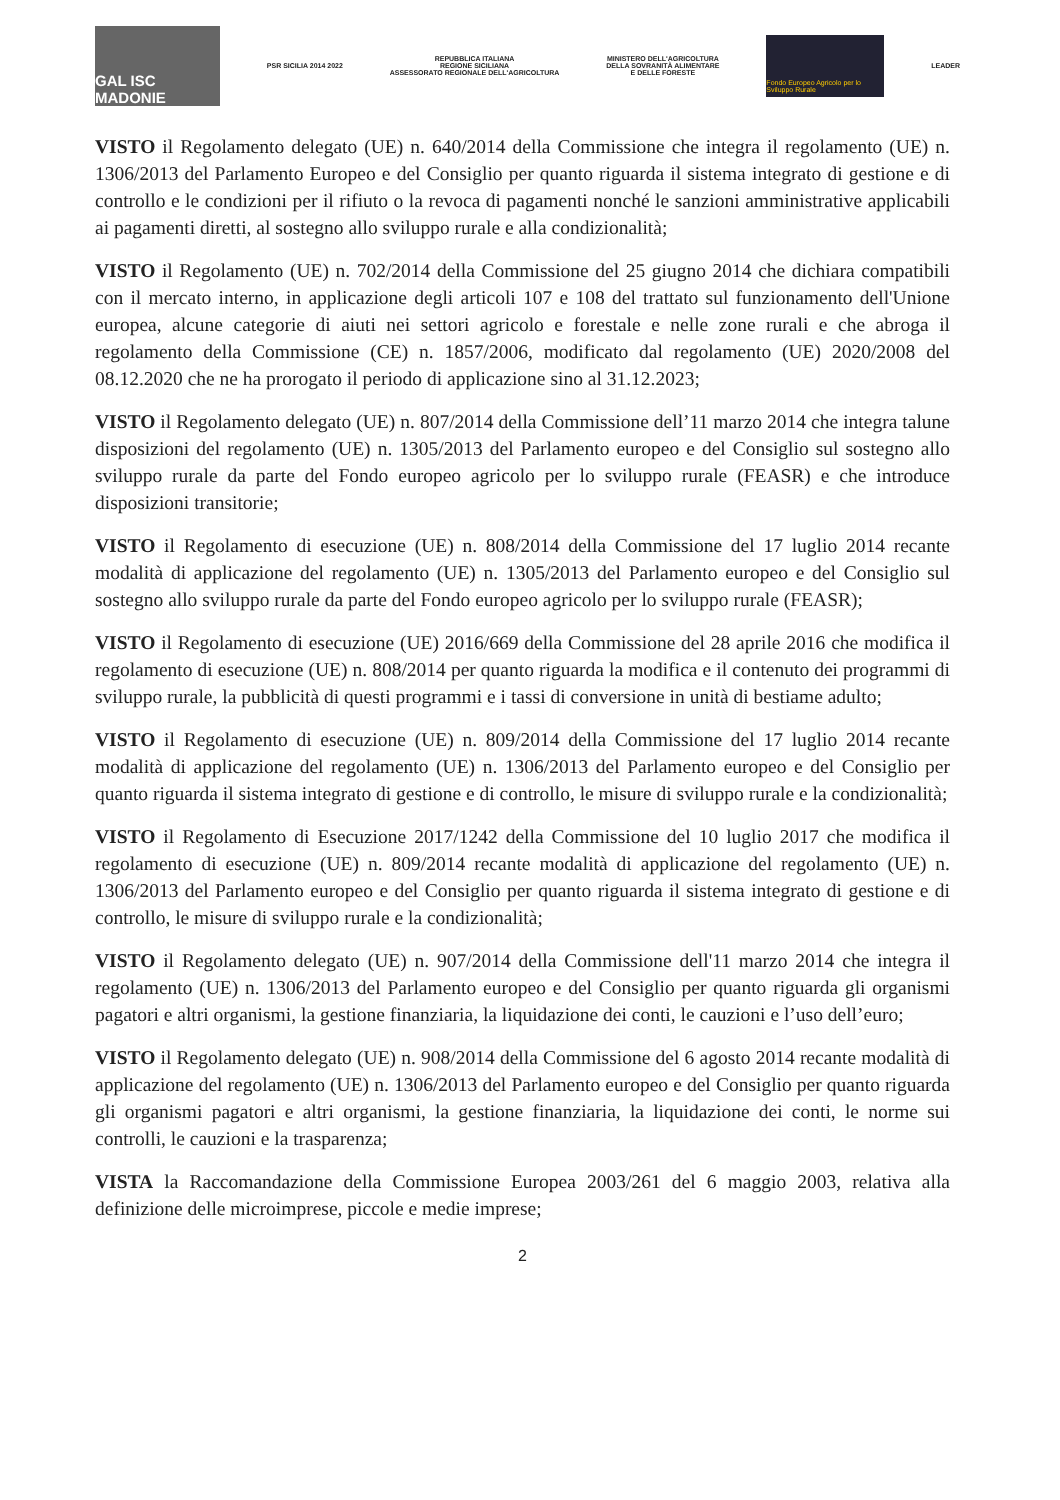GAL ISC MADONIE
PSR SICILIA 2014 2022
REPUBBLICA ITALIANA
REGIONE SICILIANA
ASSESSORATO REGIONALE DELL'AGRICOLTURA
MINISTERO DELL'AGRICOLTURA
DELLA SOVRANITÀ ALIMENTARE
E DELLE FORESTE
Fondo Europeo Agricolo per lo Sviluppo Rurale
LEADER
VISTO il Regolamento delegato (UE) n. 640/2014 della Commissione che integra il regolamento (UE) n. 1306/2013 del Parlamento Europeo e del Consiglio per quanto riguarda il sistema integrato di gestione e di controllo e le condizioni per il rifiuto o la revoca di pagamenti nonché le sanzioni amministrative applicabili ai pagamenti diretti, al sostegno allo sviluppo rurale e alla condizionalità;
VISTO il Regolamento (UE) n. 702/2014 della Commissione del 25 giugno 2014 che dichiara compatibili con il mercato interno, in applicazione degli articoli 107 e 108 del trattato sul funzionamento dell'Unione europea, alcune categorie di aiuti nei settori agricolo e forestale e nelle zone rurali e che abroga il regolamento della Commissione (CE) n. 1857/2006, modificato dal regolamento (UE) 2020/2008 del 08.12.2020 che ne ha prorogato il periodo di applicazione sino al 31.12.2023;
VISTO il Regolamento delegato (UE) n. 807/2014 della Commissione dell’11 marzo 2014 che integra talune disposizioni del regolamento (UE) n. 1305/2013 del Parlamento europeo e del Consiglio sul sostegno allo sviluppo rurale da parte del Fondo europeo agricolo per lo sviluppo rurale (FEASR) e che introduce disposizioni transitorie;
VISTO il Regolamento di esecuzione (UE) n. 808/2014 della Commissione del 17 luglio 2014 recante modalità di applicazione del regolamento (UE) n. 1305/2013 del Parlamento europeo e del Consiglio sul sostegno allo sviluppo rurale da parte del Fondo europeo agricolo per lo sviluppo rurale (FEASR);
VISTO il Regolamento di esecuzione (UE) 2016/669 della Commissione del 28 aprile 2016 che modifica il regolamento di esecuzione (UE) n. 808/2014 per quanto riguarda la modifica e il contenuto dei programmi di sviluppo rurale, la pubblicità di questi programmi e i tassi di conversione in unità di bestiame adulto;
VISTO il Regolamento di esecuzione (UE) n. 809/2014 della Commissione del 17 luglio 2014 recante modalità di applicazione del regolamento (UE) n. 1306/2013 del Parlamento europeo e del Consiglio per quanto riguarda il sistema integrato di gestione e di controllo, le misure di sviluppo rurale e la condizionalità;
VISTO il Regolamento di Esecuzione 2017/1242 della Commissione del 10 luglio 2017 che modifica il regolamento di esecuzione (UE) n. 809/2014 recante modalità di applicazione del regolamento (UE) n. 1306/2013 del Parlamento europeo e del Consiglio per quanto riguarda il sistema integrato di gestione e di controllo, le misure di sviluppo rurale e la condizionalità;
VISTO il Regolamento delegato (UE) n. 907/2014 della Commissione dell'11 marzo 2014 che integra il regolamento (UE) n. 1306/2013 del Parlamento europeo e del Consiglio per quanto riguarda gli organismi pagatori e altri organismi, la gestione finanziaria, la liquidazione dei conti, le cauzioni e l’uso dell’euro;
VISTO il Regolamento delegato (UE) n. 908/2014 della Commissione del 6 agosto 2014 recante modalità di applicazione del regolamento (UE) n. 1306/2013 del Parlamento europeo e del Consiglio per quanto riguarda gli organismi pagatori e altri organismi, la gestione finanziaria, la liquidazione dei conti, le norme sui controlli, le cauzioni e la trasparenza;
VISTA la Raccomandazione della Commissione Europea 2003/261 del 6 maggio 2003, relativa alla definizione delle microimprese, piccole e medie imprese;
2